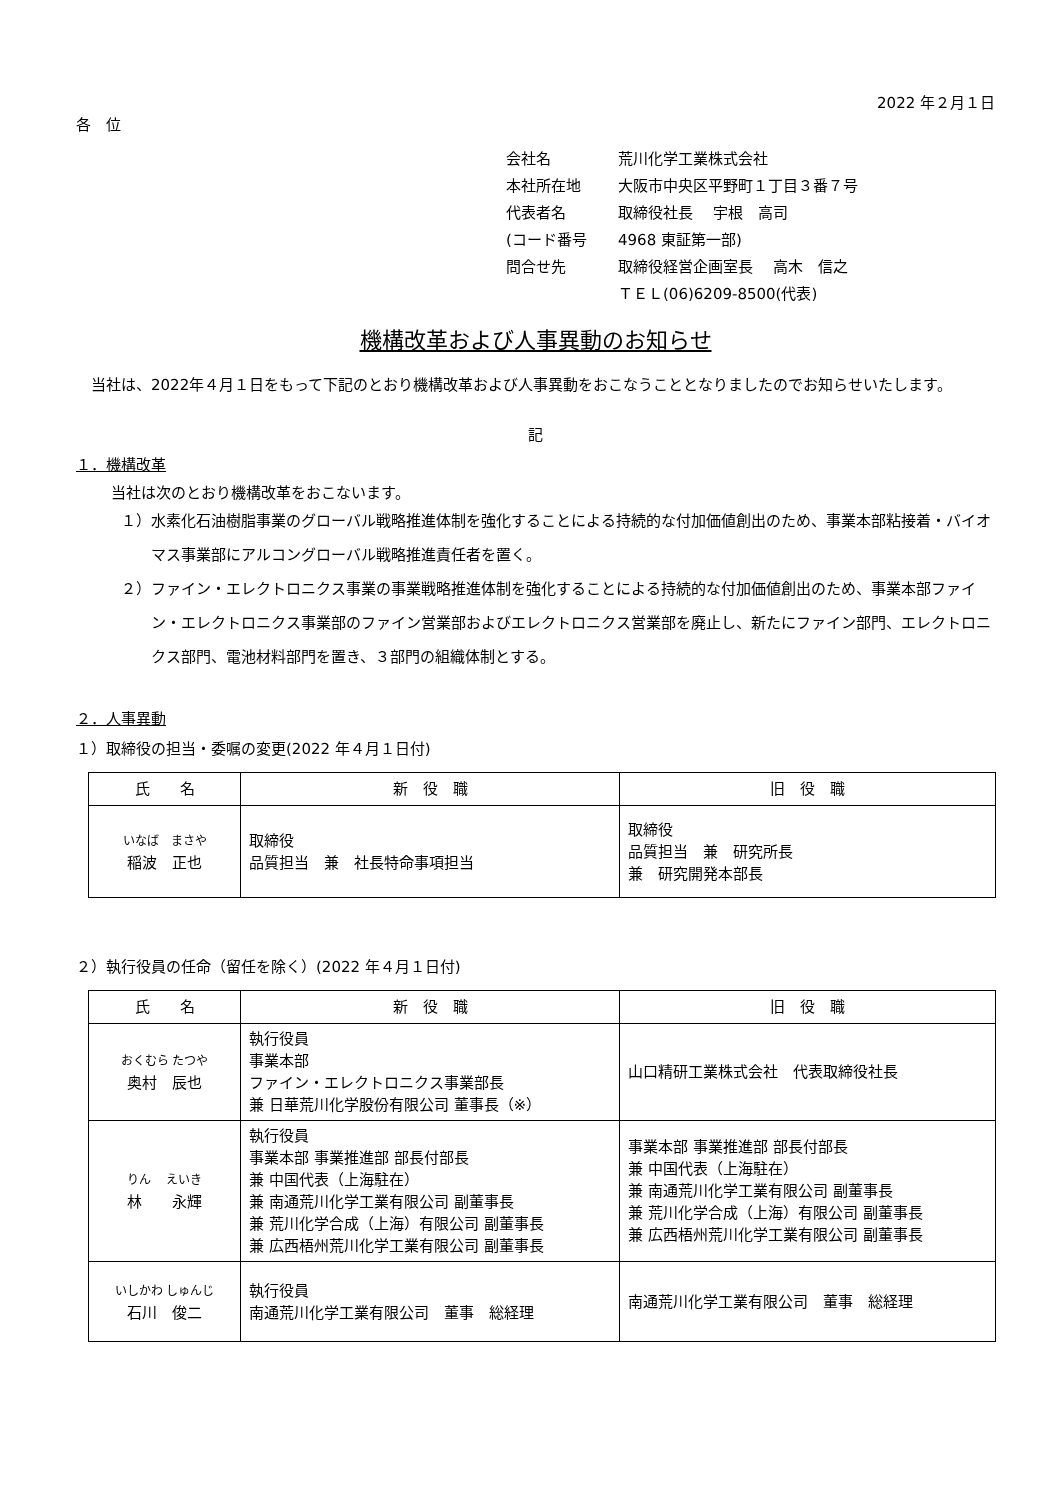2022 年２月１日
各　位
会社名 荒川化学工業株式会社
本社所在地 大阪市中央区平野町１丁目３番７号
代表者名 取締役社長　 宇根　高司
(コード番号 4968 東証第一部)
問合せ先 取締役経営企画室長　 高木　信之
ＴＥＬ(06)6209-8500(代表)
機構改革および人事異動のお知らせ
　当社は、2022年４月１日をもって下記のとおり機構改革および人事異動をおこなうこととなりましたのでお知らせいたします。
記
１．機構改革
当社は次のとおり機構改革をおこないます。
１）水素化石油樹脂事業のグローバル戦略推進体制を強化することによる持続的な付加価値創出のため、事業本部粘接着・バイオマス事業部にアルコングローバル戦略推進責任者を置く。
２）ファイン・エレクトロニクス事業の事業戦略推進体制を強化することによる持続的な付加価値創出のため、事業本部ファイン・エレクトロニクス事業部のファイン営業部およびエレクトロニクス営業部を廃止し、新たにファイン部門、エレクトロニクス部門、電池材料部門を置き、３部門の組織体制とする。
２．人事異動
１）取締役の担当・委嘱の変更(2022 年４月１日付)
| 氏 名 | 新 役 職 | 旧 役 職 |
| --- | --- | --- |
| いなば まさや 稲波 正也 | 取締役 品質担当 兼 社長特命事項担当 | 取締役 品質担当 兼 研究所長 兼 研究開発本部長 |
２）執行役員の任命（留任を除く）(2022 年４月１日付)
| 氏 名 | 新 役 職 | 旧 役 職 |
| --- | --- | --- |
| おくむら たつや 奥村 辰也 | 執行役員 事業本部 ファイン・エレクトロニクス事業部長 兼 日華荒川化学股份有限公司 董事長（※） | 山口精研工業株式会社 代表取締役社長 |
| りん えいき 林 永輝 | 執行役員 事業本部 事業推進部 部長付部長 兼 中国代表（上海駐在） 兼 南通荒川化学工業有限公司 副董事長 兼 荒川化学合成（上海）有限公司 副董事長 兼 広西梧州荒川化学工業有限公司 副董事長 | 事業本部 事業推進部 部長付部長 兼 中国代表（上海駐在） 兼 南通荒川化学工業有限公司 副董事長 兼 荒川化学合成（上海）有限公司 副董事長 兼 広西梧州荒川化学工業有限公司 副董事長 |
| いしかわ しゅんじ 石川 俊二 | 執行役員 南通荒川化学工業有限公司 董事 総経理 | 南通荒川化学工業有限公司 董事 総経理 |